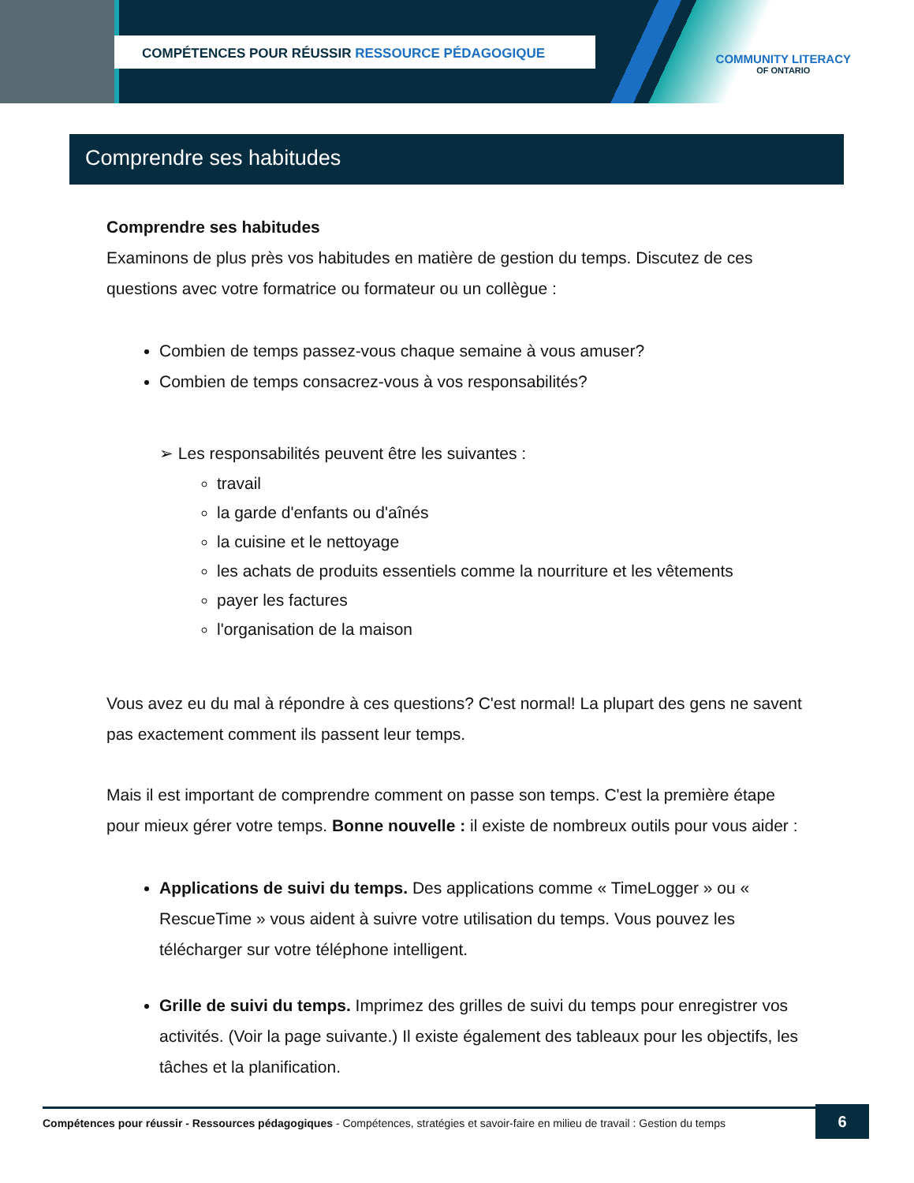COMPÉTENCES POUR RÉUSSIR RESSOURCE PÉDAGOGIQUE
COMMUNITY LITERACY
OF ONTARIO
Comprendre ses habitudes
Comprendre ses habitudes
Examinons de plus près vos habitudes en matière de gestion du temps. Discutez de ces questions avec votre formatrice ou formateur ou un collègue :
Combien de temps passez-vous chaque semaine à vous amuser?
Combien de temps consacrez-vous à vos responsabilités?
➢ Les responsabilités peuvent être les suivantes :
travail
la garde d'enfants ou d'aînés
la cuisine et le nettoyage
les achats de produits essentiels comme la nourriture et les vêtements
payer les factures
l'organisation de la maison
Vous avez eu du mal à répondre à ces questions? C'est normal! La plupart des gens ne savent pas exactement comment ils passent leur temps.
Mais il est important de comprendre comment on passe son temps. C'est la première étape pour mieux gérer votre temps. Bonne nouvelle : il existe de nombreux outils pour vous aider :
Applications de suivi du temps. Des applications comme « TimeLogger » ou « RescueTime » vous aident à suivre votre utilisation du temps. Vous pouvez les télécharger sur votre téléphone intelligent.
Grille de suivi du temps. Imprimez des grilles de suivi du temps pour enregistrer vos activités. (Voir la page suivante.) Il existe également des tableaux pour les objectifs, les tâches et la planification.
Compétences pour réussir - Ressources pédagogiques - Compétences, stratégies et savoir-faire en milieu de travail : Gestion du temps
6